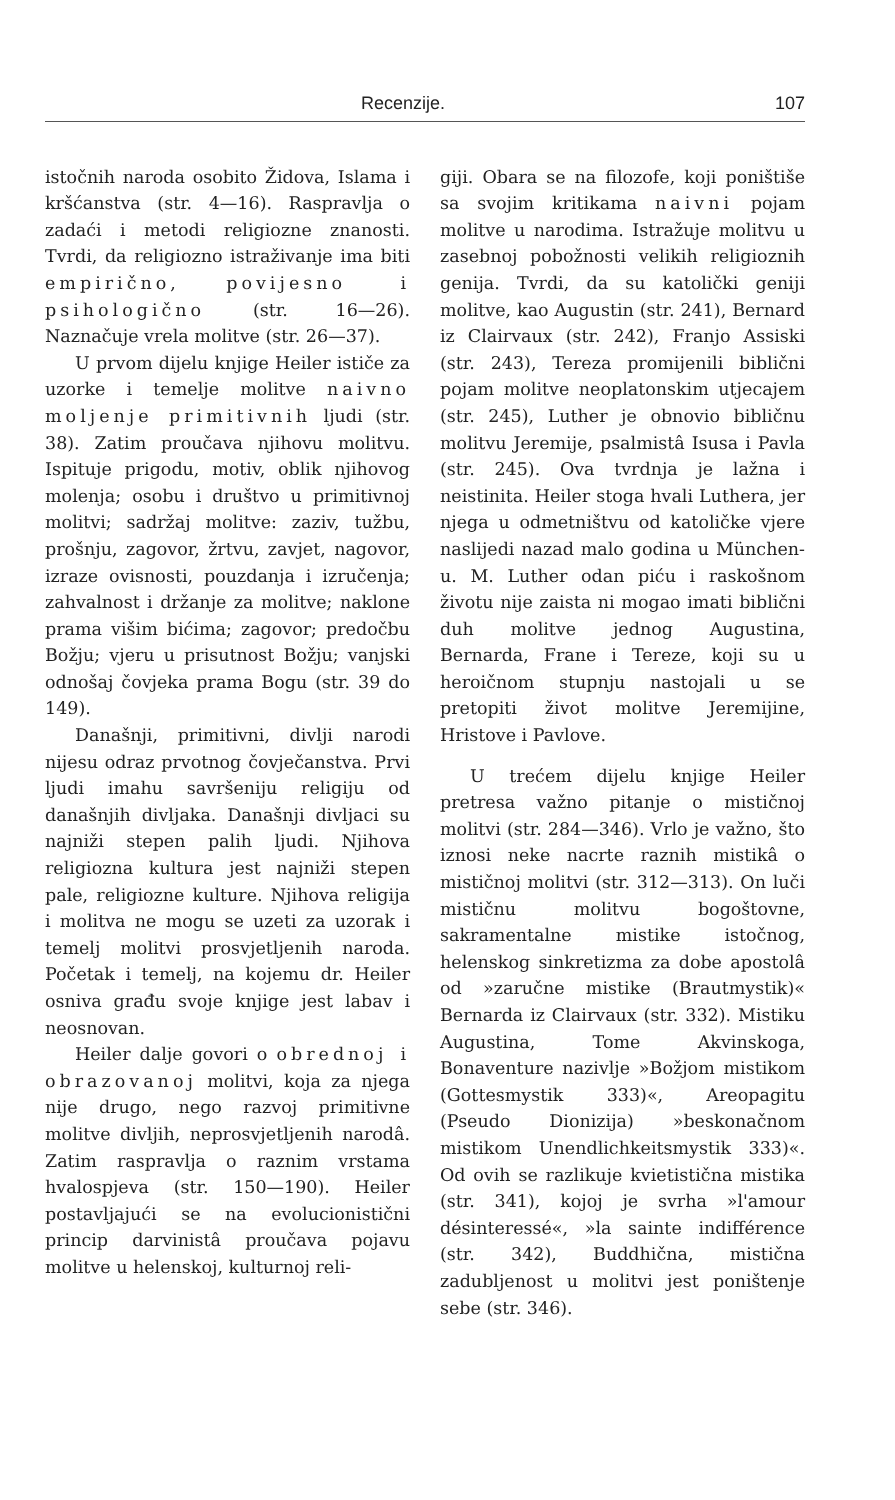Recenzije. 107
istočnih naroda osobito Židova, Islama i kršćanstva (str. 4—16). Raspravlja o zadaći i metodi religiozne znanosti. Tvrdi, da religiozno istraživanje ima biti empirično, povijesno i psihologično (str. 16—26). Naznačuje vrela molitve (str. 26—37).
U prvom dijelu knjige Heiler ističe za uzorke i temelje molitve naivno moljenje primitivnih ljudi (str. 38). Zatim proučava njihovu molitvu. Ispituje prigodu, motiv, oblik njihovog molenja; osobu i društvo u primitivnoj molitvi; sadržaj molitve: zaziv, tužbu, prošnju, zagovor, žrtvu, zavjet, nagovor, izraze ovisnosti, pouzdanja i izručenja; zahvalnost i držanje za molitve; naklone prama višim bićima; zagovor; predočbu Božju; vjeru u prisutnost Božju; vanjski odnošaj čovjeka prama Bogu (str. 39 do 149).
Današnji, primitivni, divlji narodi nijesu odraz prvotnog čovječanstva. Prvi ljudi imahu savršeniju religiju od današnjih divljaka. Današnji divljaci su najniži stepen palih ljudi. Njihova religiozna kultura jest najniži stepen pale, religiozne kulture. Njihova religija i molitva ne mogu se uzeti za uzorak i temelj molitvi prosvjetljenih naroda. Početak i temelj, na kojemu dr. Heiler osniva građu svoje knjige jest labav i neosnovan.
Heiler dalje govori o obrednoj i obrazovanoj molitvi, koja za njega nije drugo, nego razvoj primitivne molitve divljih, neprosvjetljenih narodâ. Zatim raspravlja o raznim vrstama hvalospjeva (str. 150—190). Heiler postavljajući se na evolucionistični princip darvinistâ proučava pojavu molitve u helenskoj, kulturnoj reli-
giji. Obara se na filozofe, koji poništiše sa svojim kritikama naivni pojam molitve u narodima. Istražuje molitvu u zasebnoj pobožnosti velikih religioznih genija. Tvrdi, da su katolički geniji molitve, kao Augustin (str. 241), Bernard iz Clairvaux (str. 242), Franjo Assiski (str. 243), Tereza promijenili biblični pojam molitve neoplatonskim utjecajem (str. 245), Luther je obnovio bibličnu molitvu Jeremije, psalmistâ Isusa i Pavla (str. 245). Ova tvrdnja je lažna i neistinita. Heiler stoga hvali Luthera, jer njega u odmetništvu od katoličke vjere naslijedi nazad malo godina u München-u. M. Luther odan piću i raskošnom životu nije zaista ni mogao imati biblični duh molitve jednog Augustina, Bernarda, Frane i Tereze, koji su u heroičnom stupnju nastojali u se pretopiti život molitve Jeremijine, Hristove i Pavlove.
U trećem dijelu knjige Heiler pretresa važno pitanje o mističnoj molitvi (str. 284—346). Vrlo je važno, što iznosi neke nacrte raznih mistikâ o mističnoj molitvi (str. 312—313). On luči mističnu molitvu bogoštovne, sakramentalne mistike istočnog, helenskog sinkretizma za dobe apostolâ od »zaručne mistike (Brautmystik)« Bernarda iz Clairvaux (str. 332). Mistiku Augustina, Tome Akvinskoga, Bonaventure nazivlje »Božjom mistikom (Gottesmystik 333)«, Areopagitu (Pseudo Dionizija) »beskonačnom mistikom Unendlichkeitsmystik 333)«. Od ovih se razlikuje kvietistična mistika (str. 341), kojoj je svrha »l'amour désinteressé«, »la sainte indifférence (str. 342), Buddhična, mistična zadubljenost u molitvi jest poništenje sebe (str. 346).